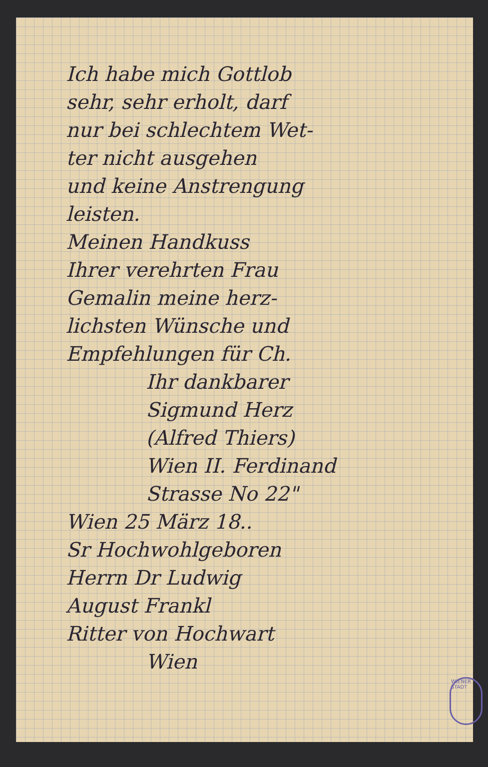Ich habe mich Gottlob
sehr, sehr erholt, darf
nur bei schlechtem Wet-
ter nicht ausgehen
und keine Anstrengung
leisten.
Meinen Handkuss
Ihrer verehrten Frau
Gemalin meine herz-
lichsten Wünsche und
Empfehlungen für Ch.
Ihr dankbarer
Sigmund Herz
(Alfred Thiers)
Wien II. Ferdinand
Strasse No 22"
Wien 25 März 18..
Sr Hochwohlgeboren
Herrn Dr Ludwig
August Frankl
Ritter von Hochwart
Wien
WIENER STADT